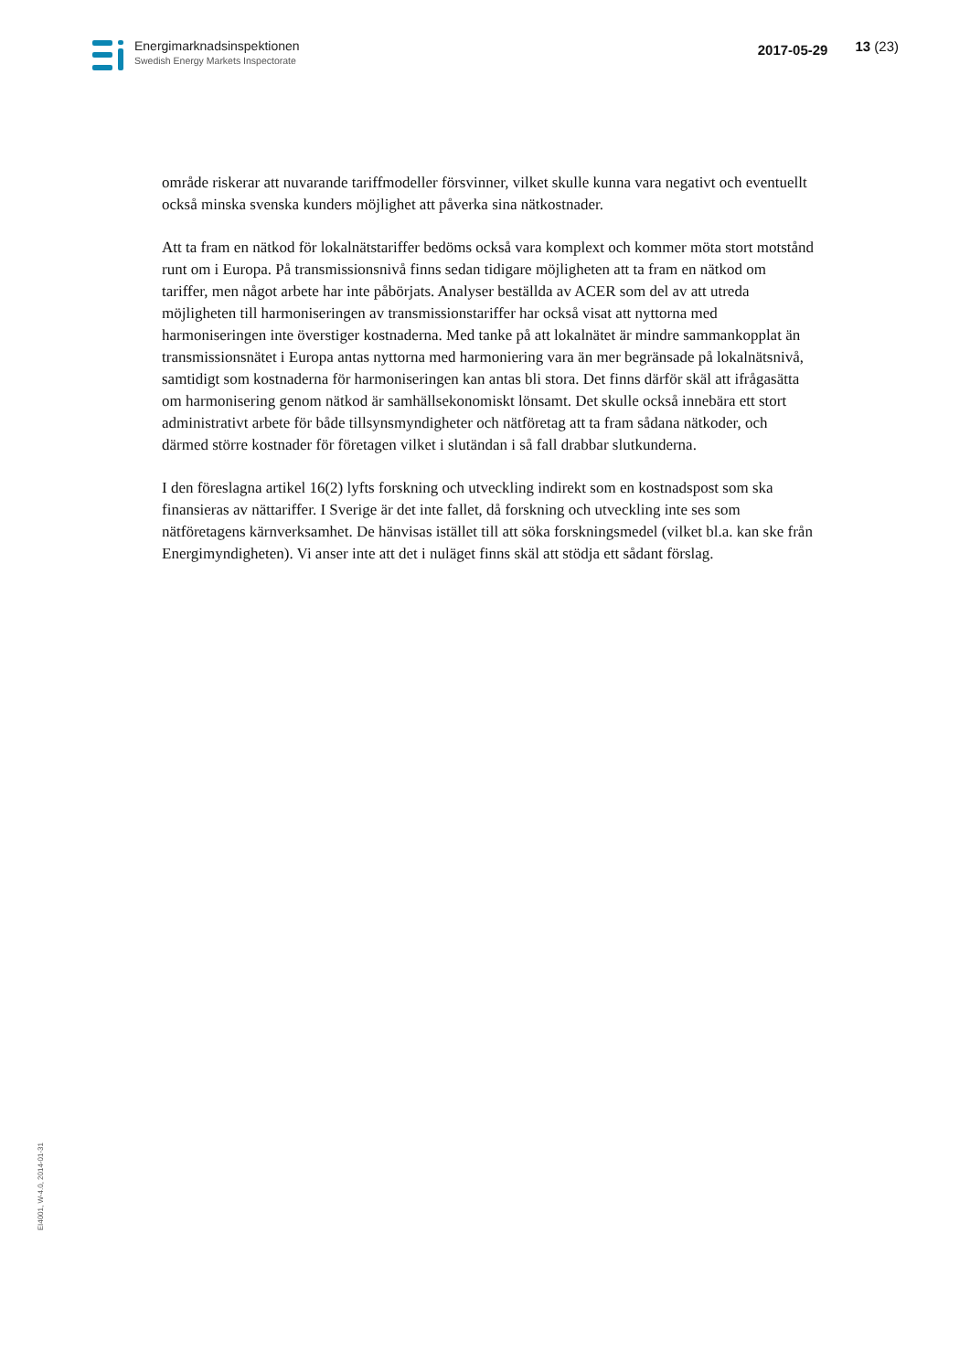Energimarknadsinspektionen
Swedish Energy Markets Inspectorate
2017-05-29 13 (23)
område riskerar att nuvarande tariffmodeller försvinner, vilket skulle kunna vara negativt och eventuellt också minska svenska kunders möjlighet att påverka sina nätkostnader.
Att ta fram en nätkod för lokalnätstariffer bedöms också vara komplext och kommer möta stort motstånd runt om i Europa. På transmissionsnivå finns sedan tidigare möjligheten att ta fram en nätkod om tariffer, men något arbete har inte påbörjats. Analyser beställda av ACER som del av att utreda möjligheten till harmoniseringen av transmissionstariffer har också visat att nyttorna med harmoniseringen inte överstiger kostnaderna. Med tanke på att lokalnätet är mindre sammankopplat än transmissionsnätet i Europa antas nyttorna med harmoniering vara än mer begränsade på lokalnätsnivå, samtidigt som kostnaderna för harmoniseringen kan antas bli stora. Det finns därför skäl att ifrågasätta om harmonisering genom nätkod är samhällsekonomiskt lönsamt. Det skulle också innebära ett stort administrativt arbete för både tillsynsmyndigheter och nätföretag att ta fram sådana nätkoder, och därmed större kostnader för företagen vilket i slutändan i så fall drabbar slutkunderna.
I den föreslagna artikel 16(2) lyfts forskning och utveckling indirekt som en kostnadspost som ska finansieras av nättariffer. I Sverige är det inte fallet, då forskning och utveckling inte ses som nätföretagens kärnverksamhet. De hänvisas istället till att söka forskningsmedel (vilket bl.a. kan ske från Energimyndigheten). Vi anser inte att det i nuläget finns skäl att stödja ett sådant förslag.
EI4001, W-4.0, 2014-01-31